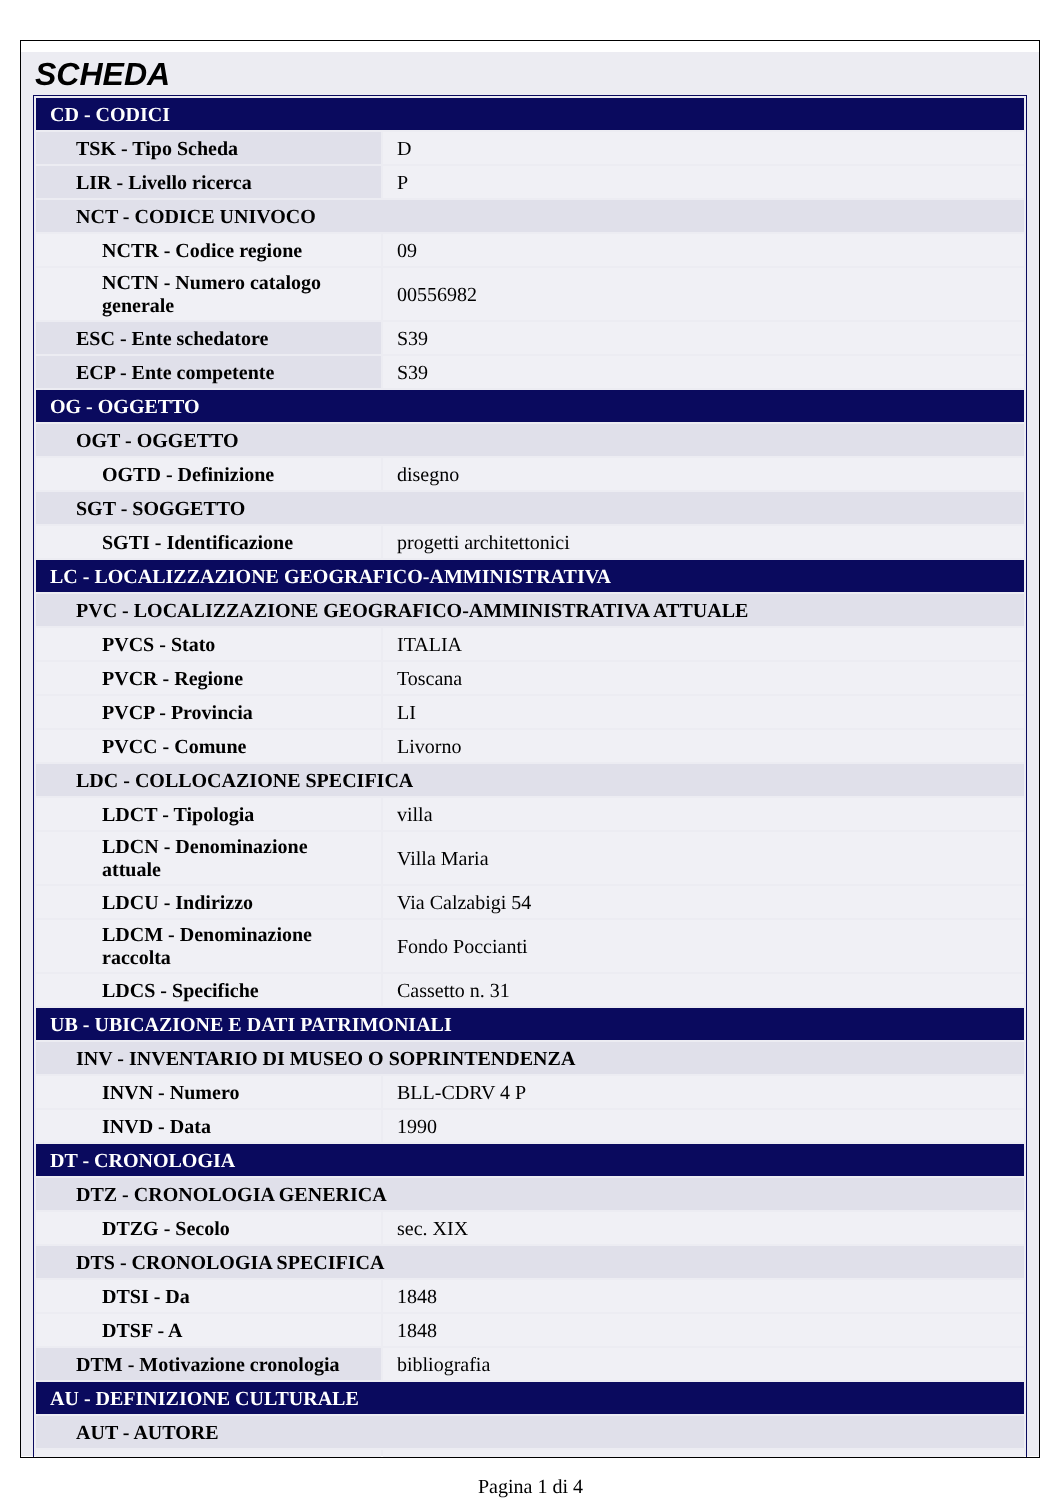SCHEDA
| CD - CODICI | |
| TSK - Tipo Scheda | D |
| LIR - Livello ricerca | P |
| NCT - CODICE UNIVOCO | |
| NCTR - Codice regione | 09 |
| NCTN - Numero catalogo generale | 00556982 |
| ESC - Ente schedatore | S39 |
| ECP - Ente competente | S39 |
| OG - OGGETTO | |
| OGT - OGGETTO | |
| OGTD - Definizione | disegno |
| SGT - SOGGETTO | |
| SGTI - Identificazione | progetti architettonici |
| LC - LOCALIZZAZIONE GEOGRAFICO-AMMINISTRATIVA | |
| PVC - LOCALIZZAZIONE GEOGRAFICO-AMMINISTRATIVA ATTUALE | |
| PVCS - Stato | ITALIA |
| PVCR - Regione | Toscana |
| PVCP - Provincia | LI |
| PVCC - Comune | Livorno |
| LDC - COLLOCAZIONE SPECIFICA | |
| LDCT - Tipologia | villa |
| LDCN - Denominazione attuale | Villa Maria |
| LDCU - Indirizzo | Via Calzabigi 54 |
| LDCM - Denominazione raccolta | Fondo Poccianti |
| LDCS - Specifiche | Cassetto n. 31 |
| UB - UBICAZIONE E DATI PATRIMONIALI | |
| INV - INVENTARIO DI MUSEO O SOPRINTENDENZA | |
| INVN - Numero | BLL-CDRV 4 P |
| INVD - Data | 1990 |
| DT - CRONOLOGIA | |
| DTZ - CRONOLOGIA GENERICA | |
| DTZG - Secolo | sec. XIX |
| DTS - CRONOLOGIA SPECIFICA | |
| DTSI - Da | 1848 |
| DTSF - A | 1848 |
| DTM - Motivazione cronologia | bibliografia |
| AU - DEFINIZIONE CULTURALE | |
| AUT - AUTORE | |
Pagina 1 di 4